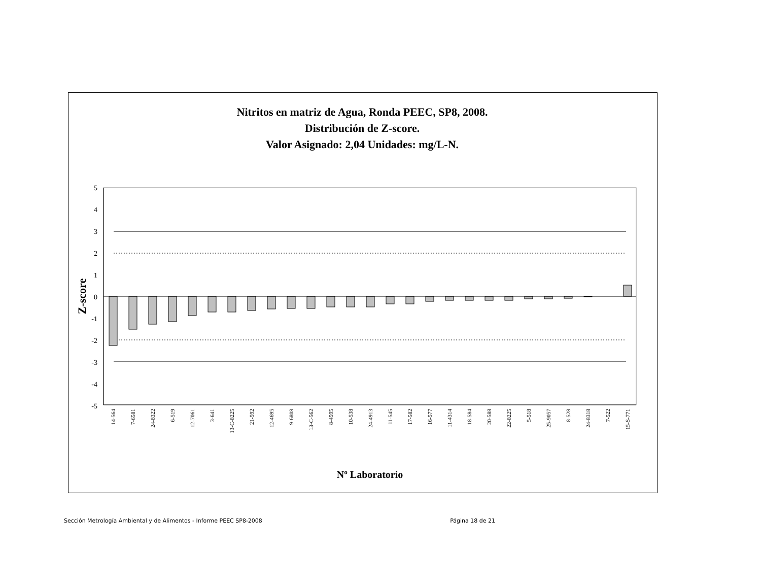Nitritos en matriz de Agua, Ronda PEEC, SP8, 2008.
Distribución de Z-score.
Valor Asignado: 2,04 Unidades: mg/L-N.
5
4
3
2
1
0
-1
-2
-3
-4
-5
Z-score
14-564
7-6581
24-8322
6-519
12-7061
3-641
13-C-8225
21-592
12-4695
9-6808
13-C-562
8-4595
10-538
24-4913
11-545
17-582
16-577
11-4314
18-584
20-588
22-8225
5-518
25-9057
8-528
24-8318
7-522
15-S-771
Nº Laboratorio
Sección Metrología Ambiental y de Alimentos - Informe PEEC SP8-2008 Página 18 de 21